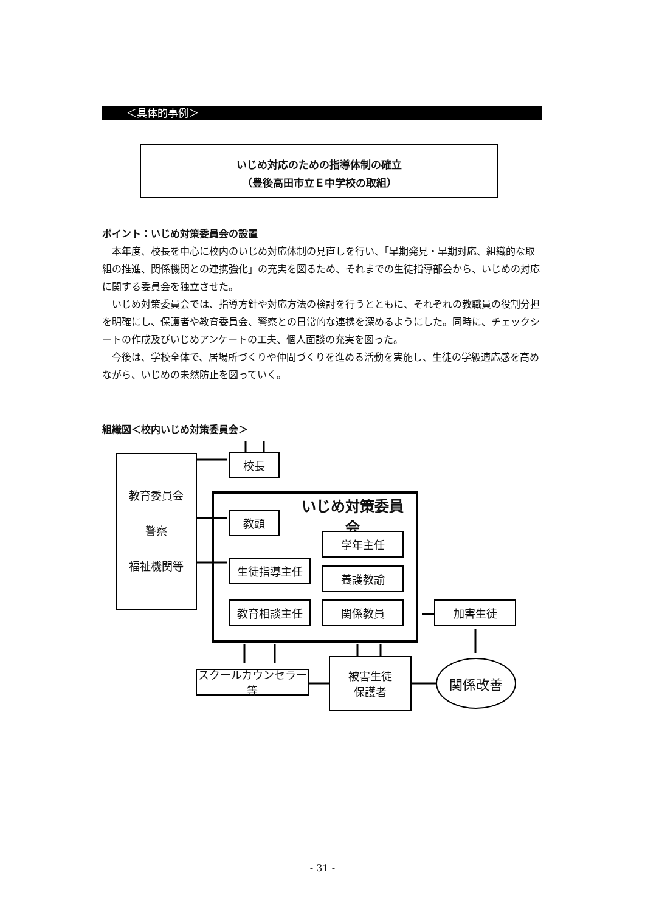＜具体的事例＞
いじめ対応のための指導体制の確立
（豊後高田市立Ｅ中学校の取組）
ポイント：いじめ対策委員会の設置
本年度、校長を中心に校内のいじめ対応体制の見直しを行い、「早期発見・早期対応、組織的な取組の推進、関係機関との連携強化」の充実を図るため、それまでの生徒指導部会から、いじめの対応に関する委員会を独立させた。
いじめ対策委員会では、指導方針や対応方法の検討を行うとともに、それぞれの教職員の役割分担を明確にし、保護者や教育委員会、警察との日常的な連携を深めるようにした。同時に、チェックシートの作成及びいじめアンケートの工夫、個人面談の充実を図った。
今後は、学校全体で、居場所づくりや仲間づくりを進める活動を実施し、生徒の学級適応感を高めながら、いじめの未然防止を図っていく。
組織図＜校内いじめ対策委員会＞
教育委員会
警察
福祉機関等
校長
教頭
いじめ対策委員会
学年主任
生徒指導主任
養護教諭
教育相談主任 関係教員 加害生徒
スクールカウンセラー等
被害生徒
保護者
関係改善
- 31 -